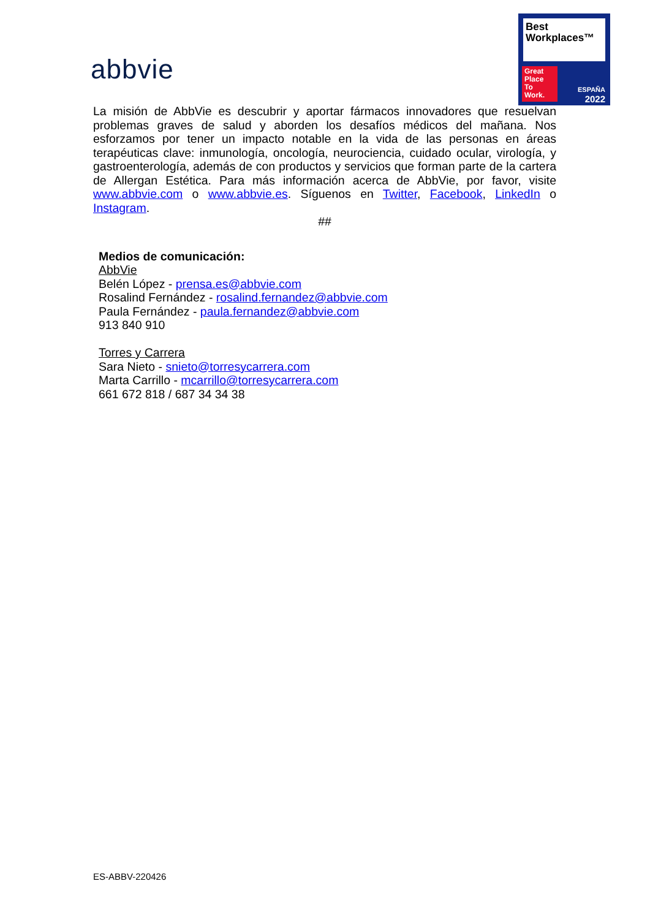abbvie
Best
Workplaces™
Great
Place
To
Work.
ESPAÑA
2022
La misión de AbbVie es descubrir y aportar fármacos innovadores que resuelvan problemas graves de salud y aborden los desafíos médicos del mañana. Nos esforzamos por tener un impacto notable en la vida de las personas en áreas terapéuticas clave: inmunología, oncología, neurociencia, cuidado ocular, virología, y gastroenterología, además de con productos y servicios que forman parte de la cartera de Allergan Estética. Para más información acerca de AbbVie, por favor, visite www.abbvie.com o www.abbvie.es. Síguenos en Twitter, Facebook, LinkedIn o Instagram.
##
Medios de comunicación:
AbbVie
Belén López - prensa.es@abbvie.com
Rosalind Fernández - rosalind.fernandez@abbvie.com
Paula Fernández - paula.fernandez@abbvie.com
913 840 910
Torres y Carrera
Sara Nieto - snieto@torresycarrera.com
Marta Carrillo - mcarrillo@torresycarrera.com
661 672 818 / 687 34 34 38
ES-ABBV-220426